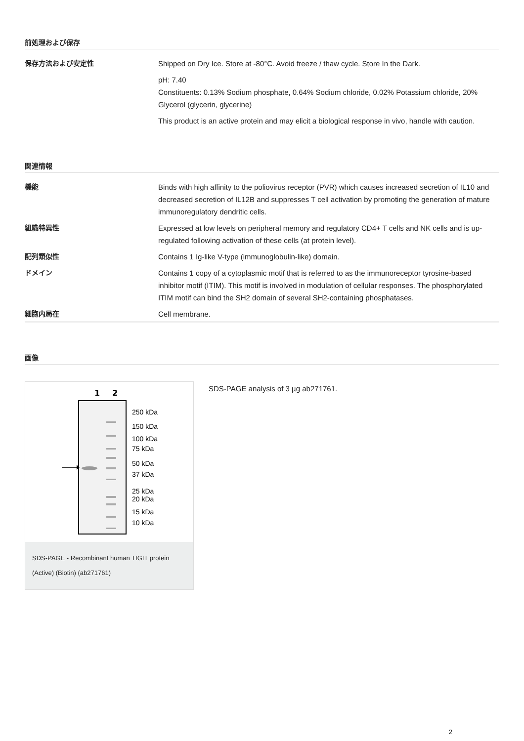前処理および保存
保存方法および安定性 Shipped on Dry Ice. Store at -80°C. Avoid freeze / thaw cycle. Store In the Dark.
pH: 7.40
Constituents: 0.13% Sodium phosphate, 0.64% Sodium chloride, 0.02% Potassium chloride, 20% Glycerol (glycerin, glycerine)
This product is an active protein and may elicit a biological response in vivo, handle with caution.
関連情報
機能 Binds with high affinity to the poliovirus receptor (PVR) which causes increased secretion of IL10 and decreased secretion of IL12B and suppresses T cell activation by promoting the generation of mature immunoregulatory dendritic cells.
組織特異性 Expressed at low levels on peripheral memory and regulatory CD4+ T cells and NK cells and is up-regulated following activation of these cells (at protein level).
配列類似性 Contains 1 Ig-like V-type (immunoglobulin-like) domain.
ドメイン Contains 1 copy of a cytoplasmic motif that is referred to as the immunoreceptor tyrosine-based inhibitor motif (ITIM). This motif is involved in modulation of cellular responses. The phosphorylated ITIM motif can bind the SH2 domain of several SH2-containing phosphatases.
細胞内局在 Cell membrane.
画像
1
2
250 kDa
150 kDa
100 kDa
75 kDa
50 kDa
37 kDa
25 kDa
20 kDa
15 kDa
10 kDa
SDS-PAGE - Recombinant human TIGIT protein (Active) (Biotin) (ab271761)
SDS-PAGE analysis of 3 µg ab271761.
2